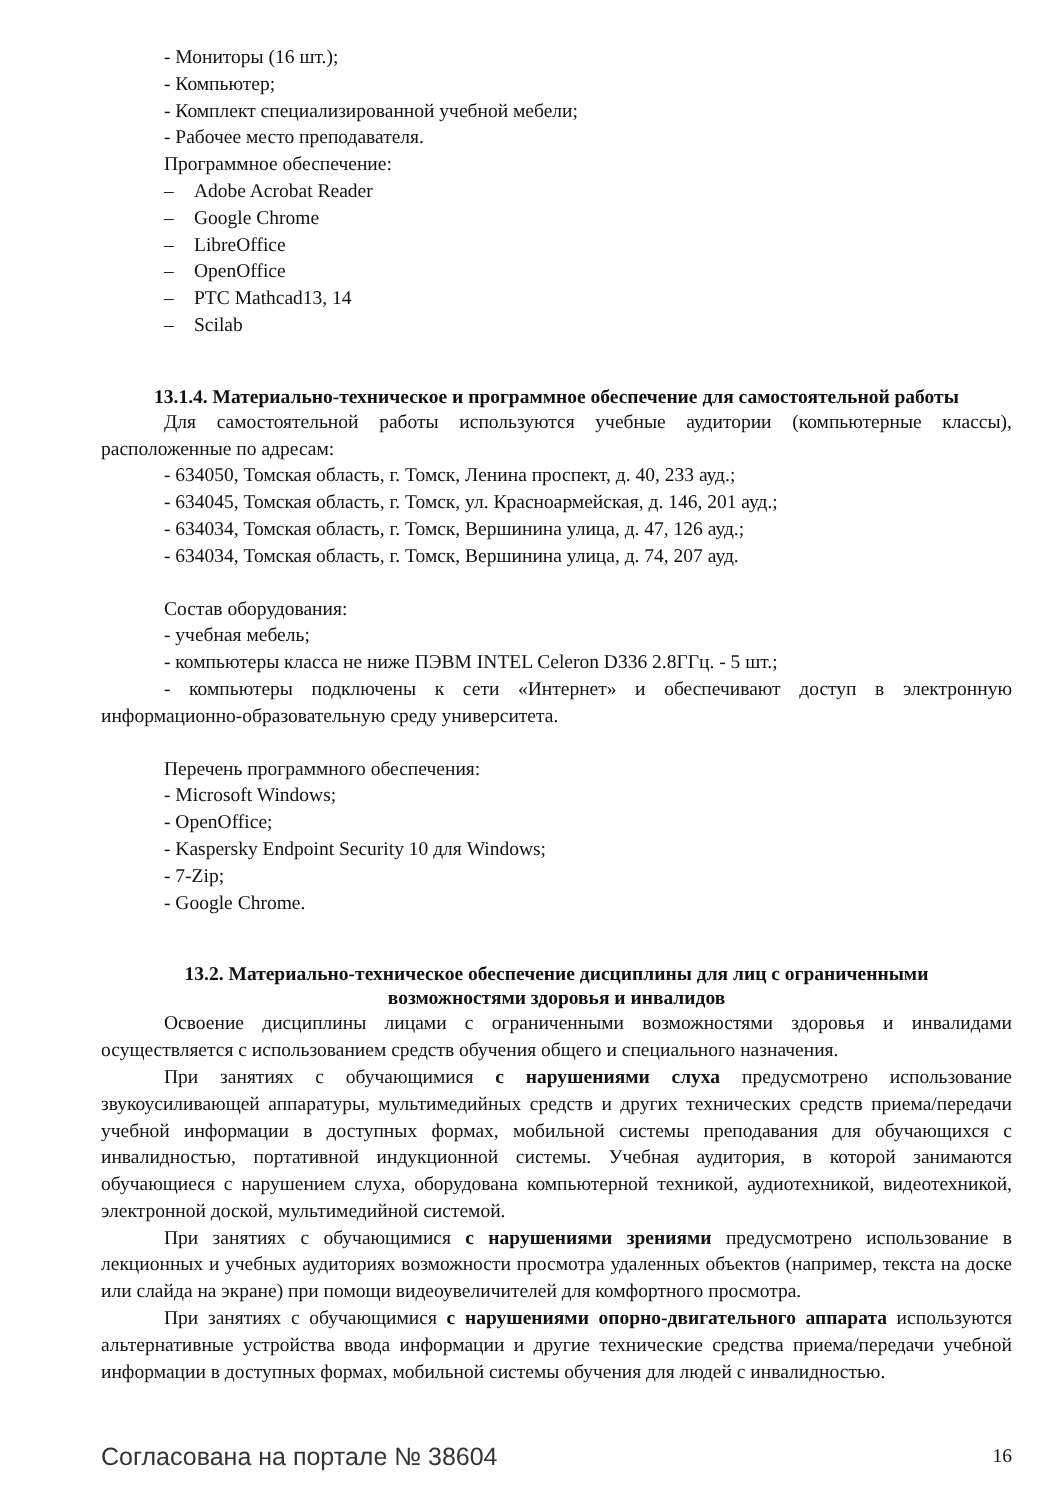- Мониторы (16 шт.);
- Компьютер;
- Комплект специализированной учебной мебели;
- Рабочее место преподавателя.
Программное обеспечение:
– Adobe Acrobat Reader
– Google Chrome
– LibreOffice
– OpenOffice
– PTC Mathcad13, 14
– Scilab
13.1.4. Материально-техническое и программное обеспечение для самостоятельной работы
Для самостоятельной работы используются учебные аудитории (компьютерные классы), расположенные по адресам:
- 634050, Томская область, г. Томск, Ленина проспект, д. 40, 233 ауд.;
- 634045, Томская область, г. Томск, ул. Красноармейская, д. 146, 201 ауд.;
- 634034, Томская область, г. Томск, Вершинина улица, д. 47, 126 ауд.;
- 634034, Томская область, г. Томск, Вершинина улица, д. 74, 207 ауд.
Состав оборудования:
- учебная мебель;
- компьютеры класса не ниже ПЭВМ INTEL Celeron D336 2.8ГГц. - 5 шт.;
- компьютеры подключены к сети «Интернет» и обеспечивают доступ в электронную информационно-образовательную среду университета.
Перечень программного обеспечения:
- Microsoft Windows;
- OpenOffice;
- Kaspersky Endpoint Security 10 для Windows;
- 7-Zip;
- Google Chrome.
13.2. Материально-техническое обеспечение дисциплины для лиц с ограниченными
возможностями здоровья и инвалидов
Освоение дисциплины лицами с ограниченными возможностями здоровья и инвалидами осуществляется с использованием средств обучения общего и специального назначения.
При занятиях с обучающимися с нарушениями слуха предусмотрено использование звукоусиливающей аппаратуры, мультимедийных средств и других технических средств приема/передачи учебной информации в доступных формах, мобильной системы преподавания для обучающихся с инвалидностью, портативной индукционной системы. Учебная аудитория, в которой занимаются обучающиеся с нарушением слуха, оборудована компьютерной техникой, аудиотехникой, видеотехникой, электронной доской, мультимедийной системой.
При занятиях с обучающимися с нарушениями зрениями предусмотрено использование в лекционных и учебных аудиториях возможности просмотра удаленных объектов (например, текста на доске или слайда на экране) при помощи видеоувеличителей для комфортного просмотра.
При занятиях с обучающимися с нарушениями опорно-двигательного аппарата используются альтернативные устройства ввода информации и другие технические средства приема/передачи учебной информации в доступных формах, мобильной системы обучения для людей с инвалидностью.
Согласована на портале № 38604 16